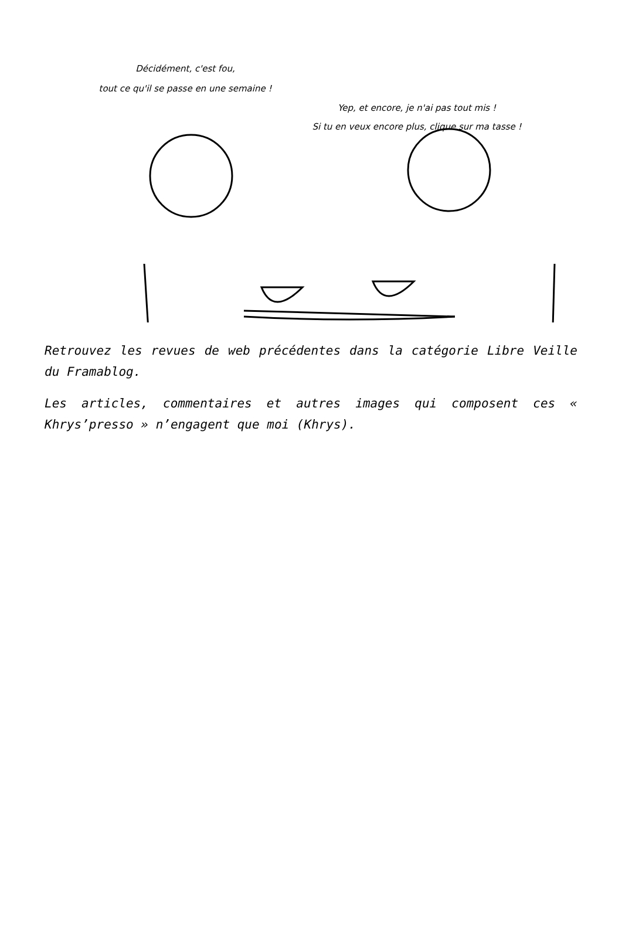Décidément, c'est fou,
tout ce qu'il se passe en une semaine !
Yep, et encore, je n'ai pas tout mis !
Si tu en veux encore plus, clique sur ma tasse !
Retrouvez les revues de web précédentes dans la catégorie Libre Veille du Framablog.
Les articles, commentaires et autres images qui composent ces « Khrys’presso » n’engagent que moi (Khrys).